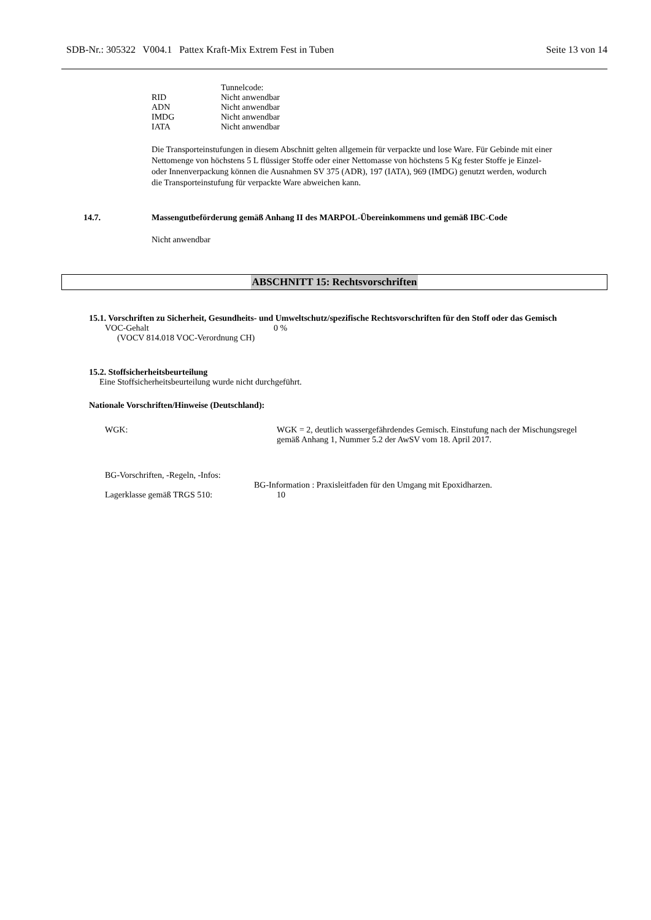SDB-Nr.: 305322 V004.1 Pattex Kraft-Mix Extrem Fest in Tuben Seite 13 von 14
| | Tunnelcode: |
| RID | Nicht anwendbar |
| ADN | Nicht anwendbar |
| IMDG | Nicht anwendbar |
| IATA | Nicht anwendbar |
Die Transporteinstufungen in diesem Abschnitt gelten allgemein für verpackte und lose Ware. Für Gebinde mit einer Nettomenge von höchstens 5 L flüssiger Stoffe oder einer Nettomasse von höchstens 5 Kg fester Stoffe je Einzel- oder Innenverpackung können die Ausnahmen SV 375 (ADR), 197 (IATA), 969 (IMDG) genutzt werden, wodurch die Transporteinstufung für verpackte Ware abweichen kann.
14.7. Massengutbeförderung gemäß Anhang II des MARPOL-Übereinkommens und gemäß IBC-Code
Nicht anwendbar
ABSCHNITT 15: Rechtsvorschriften
15.1. Vorschriften zu Sicherheit, Gesundheits- und Umweltschutz/spezifische Rechtsvorschriften für den Stoff oder das Gemisch
| VOC-Gehalt (VOCV 814.018 VOC-Verordnung CH) | 0 % |
15.2. Stoffsicherheitsbeurteilung
Eine Stoffsicherheitsbeurteilung wurde nicht durchgeführt.
Nationale Vorschriften/Hinweise (Deutschland):
| WGK: | WGK = 2, deutlich wassergefährdendes Gemisch. Einstufung nach der Mischungsregel gemäß Anhang 1, Nummer 5.2 der AwSV vom 18. April 2017. |
BG-Vorschriften, -Regeln, -Infos:
BG-Information : Praxisleitfaden für den Umgang mit Epoxidharzen.
| Lagerklasse gemäß TRGS 510: | 10 |